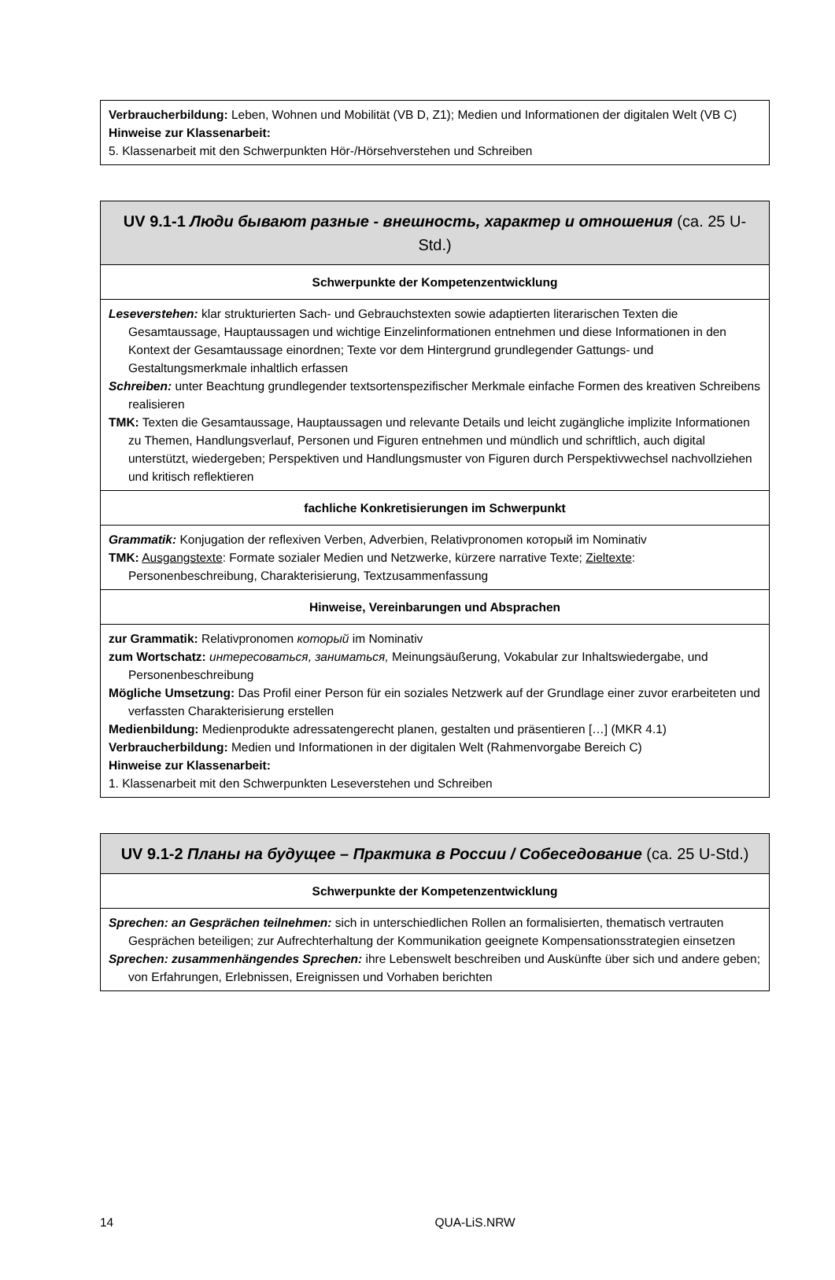| Verbraucherbildung: Leben, Wohnen und Mobilität (VB D, Z1); Medien und Informationen der digitalen Welt (VB C) Hinweise zur Klassenarbeit: 5. Klassenarbeit mit den Schwerpunkten Hör-/Hörsehverstehen und Schreiben |
| UV 9.1-1 Люди бывают разные - внешность, характер и отношения (ca. 25 U-Std.) |
| --- |
| Schwerpunkte der Kompetenzentwicklung |
| Leseverstehen: klar strukturierten Sach- und Gebrauchstexten sowie adaptierten literarischen Texten die Gesamtaussage, Hauptaussagen und wichtige Einzelinformationen entnehmen und diese Informationen in den Kontext der Gesamtaussage einordnen; Texte vor dem Hintergrund grundlegender Gattungs- und Gestaltungsmerkmale inhaltlich erfassen Schreiben: unter Beachtung grundlegender textsortenspezifischer Merkmale einfache Formen des kreativen Schreibens realisieren TMK: Texten die Gesamtaussage, Hauptaussagen und relevante Details und leicht zugängliche implizite Informationen zu Themen, Handlungsverlauf, Personen und Figuren entnehmen und mündlich und schriftlich, auch digital unterstützt, wiedergeben; Perspektiven und Handlungsmuster von Figuren durch Perspektivwechsel nachvollziehen und kritisch reflektieren |
| fachliche Konkretisierungen im Schwerpunkt |
| Grammatik: Konjugation der reflexiven Verben, Adverbien, Relativpronomen который im Nominativ TMK: Ausgangstexte : Formate sozialer Medien und Netzwerke, kürzere narrative Texte; Zieltexte : Personenbeschreibung, Charakterisierung, Textzusammenfassung |
| Hinweise, Vereinbarungen und Absprachen |
| zur Grammatik: Relativpronomen который im Nominativ zum Wortschatz: интересоваться, заниматься, Meinungsäußerung, Vokabular zur Inhaltswiedergabe, und Personenbeschreibung Mögliche Umsetzung: Das Profil einer Person für ein soziales Netzwerk auf der Grundlage einer zuvor erarbeiteten und verfassten Charakterisierung erstellen Medienbildung: Medienprodukte adressatengerecht planen, gestalten und präsentieren […] (MKR 4.1) Verbraucherbildung: Medien und Informationen in der digitalen Welt (Rahmenvorgabe Bereich C) Hinweise zur Klassenarbeit: 1. Klassenarbeit mit den Schwerpunkten Leseverstehen und Schreiben |
| UV 9.1-2 Планы на будущее – Практика в России / Собеседование (ca. 25 U-Std.) |
| --- |
| Schwerpunkte der Kompetenzentwicklung |
| Sprechen: an Gesprächen teilnehmen: sich in unterschiedlichen Rollen an formalisierten, thematisch vertrauten Gesprächen beteiligen; zur Aufrechterhaltung der Kommunikation geeignete Kompensationsstrategien einsetzen Sprechen: zusammenhängendes Sprechen: ihre Lebenswelt beschreiben und Auskünfte über sich und andere geben; von Erfahrungen, Erlebnissen, Ereignissen und Vorhaben berichten |
14 QUA-LiS.NRW